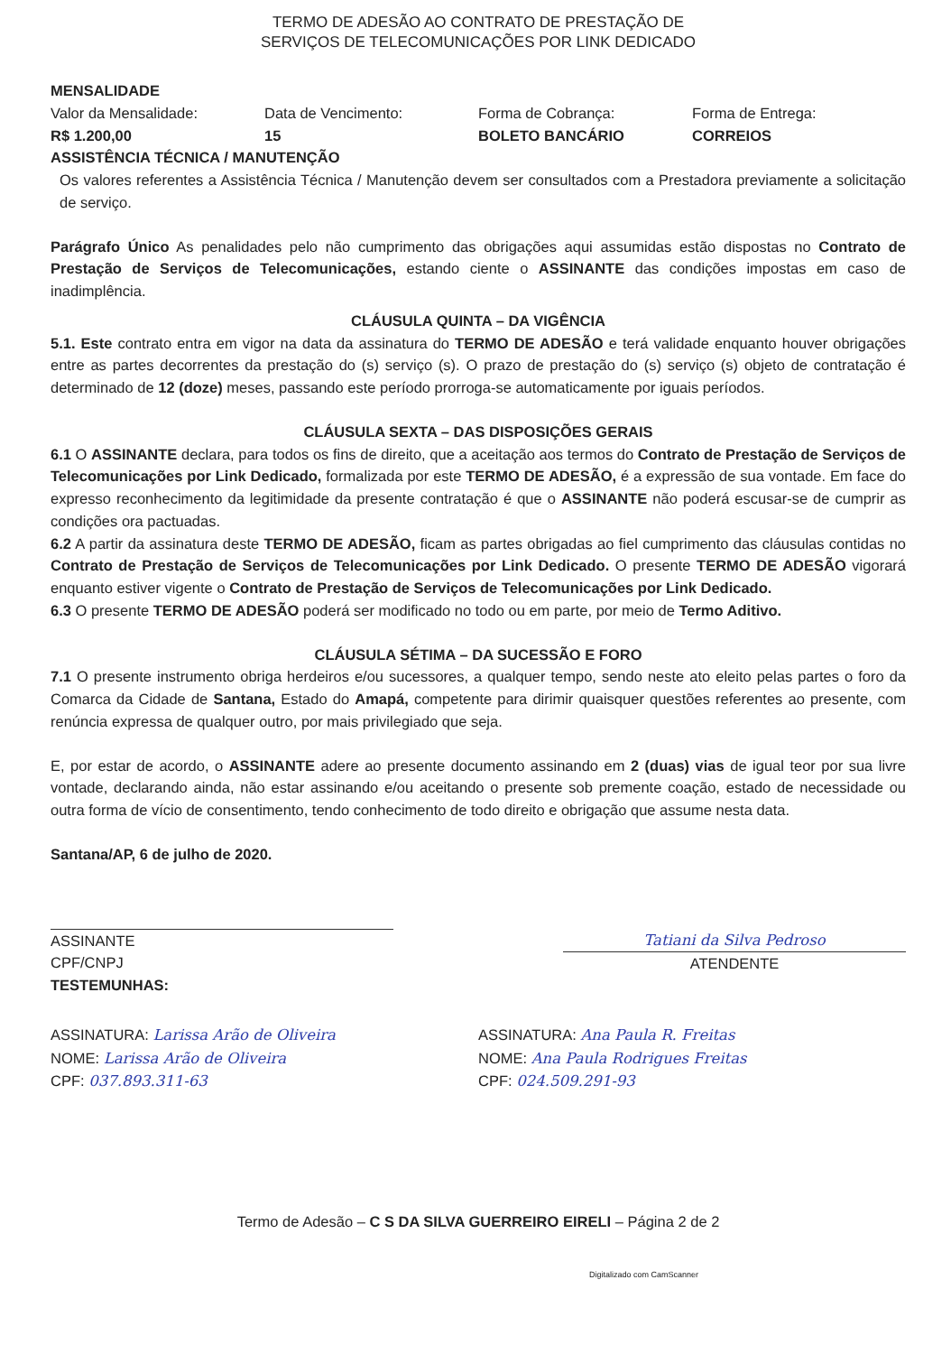TERMO DE ADESÃO AO CONTRATO DE PRESTAÇÃO DE
SERVIÇOS DE TELECOMUNICAÇÕES POR LINK DEDICADO
MENSALIDADE
Valor da Mensalidade:
R$ 1.200,00
Data de Vencimento:
15
Forma de Cobrança:
BOLETO BANCÁRIO
Forma de Entrega:
CORREIOS
ASSISTÊNCIA TÉCNICA / MANUTENÇÃO
Os valores referentes a Assistência Técnica / Manutenção devem ser consultados com a Prestadora previamente a solicitação de serviço.
Parágrafo Único As penalidades pelo não cumprimento das obrigações aqui assumidas estão dispostas no Contrato de Prestação de Serviços de Telecomunicações, estando ciente o ASSINANTE das condições impostas em caso de inadimplência.
CLÁUSULA QUINTA – DA VIGÊNCIA
5.1. Este contrato entra em vigor na data da assinatura do TERMO DE ADESÃO e terá validade enquanto houver obrigações entre as partes decorrentes da prestação do (s) serviço (s). O prazo de prestação do (s) serviço (s) objeto de contratação é determinado de 12 (doze) meses, passando este período prorroga-se automaticamente por iguais períodos.
CLÁUSULA SEXTA – DAS DISPOSIÇÕES GERAIS
6.1 O ASSINANTE declara, para todos os fins de direito, que a aceitação aos termos do Contrato de Prestação de Serviços de Telecomunicações por Link Dedicado, formalizada por este TERMO DE ADESÃO, é a expressão de sua vontade. Em face do expresso reconhecimento da legitimidade da presente contratação é que o ASSINANTE não poderá escusar-se de cumprir as condições ora pactuadas.
6.2 A partir da assinatura deste TERMO DE ADESÃO, ficam as partes obrigadas ao fiel cumprimento das cláusulas contidas no Contrato de Prestação de Serviços de Telecomunicações por Link Dedicado. O presente TERMO DE ADESÃO vigorará enquanto estiver vigente o Contrato de Prestação de Serviços de Telecomunicações por Link Dedicado.
6.3 O presente TERMO DE ADESÃO poderá ser modificado no todo ou em parte, por meio de Termo Aditivo.
CLÁUSULA SÉTIMA – DA SUCESSÃO E FORO
7.1 O presente instrumento obriga herdeiros e/ou sucessores, a qualquer tempo, sendo neste ato eleito pelas partes o foro da Comarca da Cidade de Santana, Estado do Amapá, competente para dirimir quaisquer questões referentes ao presente, com renúncia expressa de qualquer outro, por mais privilegiado que seja.
E, por estar de acordo, o ASSINANTE adere ao presente documento assinando em 2 (duas) vias de igual teor por sua livre vontade, declarando ainda, não estar assinando e/ou aceitando o presente sob premente coação, estado de necessidade ou outra forma de vício de consentimento, tendo conhecimento de todo direito e obrigação que assume nesta data.
Santana/AP, 6 de julho de 2020.
ASSINANTE
CPF/CNPJ
TESTEMUNHAS:
Tatiani da Silva Pedroso
ATENDENTE
ASSINATURA: Larissa Arão de Oliveira
NOME: Larissa Arão de Oliveira
CPF: 037.893.311-63
ASSINATURA: Ana Paula R. Freitas
NOME: Ana Paula Rodrigues Freitas
CPF: 024.509.291-93
Termo de Adesão – C S DA SILVA GUERREIRO EIRELI – Página 2 de 2
Digitalizado com CamScanner